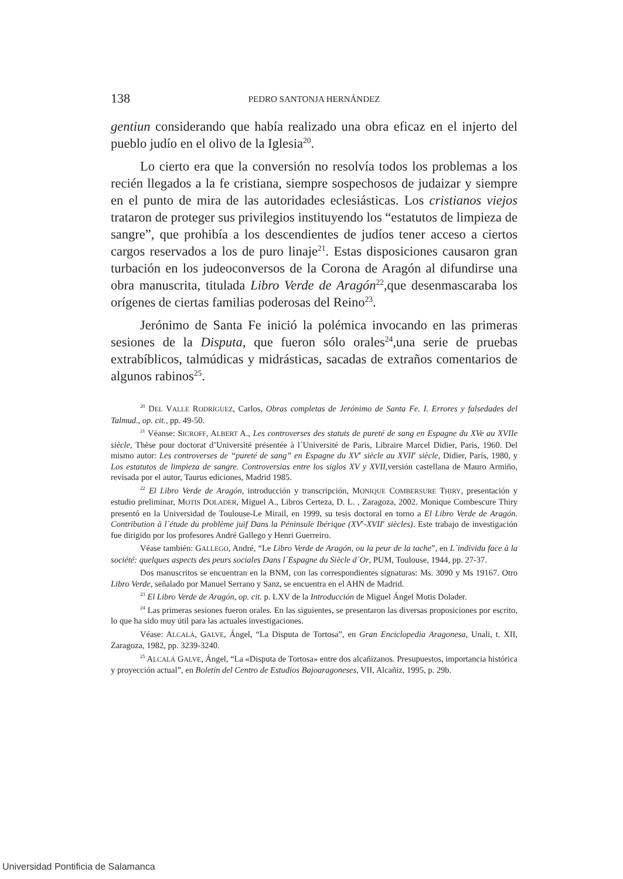138 PEDRO SANTONJA HERNÁNDEZ
gentiun considerando que había realizado una obra eficaz en el injerto del pueblo judío en el olivo de la Iglesia<sup>20</sup>.
Lo cierto era que la conversión no resolvía todos los problemas a los recién llegados a la fe cristiana, siempre sospechosos de judaizar y siempre en el punto de mira de las autoridades eclesiásticas. Los cristianos viejos trataron de proteger sus privilegios instituyendo los “estatutos de limpieza de sangre”, que prohibía a los descendientes de judíos tener acceso a ciertos cargos reservados a los de puro linaje<sup>21</sup>. Estas disposiciones causaron gran turbación en los judeoconversos de la Corona de Aragón al difundirse una obra manuscrita, titulada Libro Verde de Aragón<sup>22</sup>,que desenmascaraba los orígenes de ciertas familias poderosas del Reino<sup>23</sup>.
Jerónimo de Santa Fe inició la polémica invocando en las primeras sesiones de la Disputa, que fueron sólo orales<sup>24</sup>,una serie de pruebas extrabíblicos, talmúdicas y midrásticas, sacadas de extraños comentarios de algunos rabinos<sup>25</sup>.
<sup>20</sup> DEL VALLE RODRÍGUEZ, Carlos, Obras completas de Jerónimo de Santa Fe. I. Errores y falsedades del Talmud., op. cit., pp. 49-50.
<sup>21</sup> Véanse: SICROFF, ALBERT A., Les controverses des statuts de pureté de sang en Espagne du XVe au XVIIe siècle, Thèse pour doctorat d’Université présentée à l´Université de Paris, Libraire Marcel Didier, Paris, 1960. Del mismo autor: Les controverses de “pureté de sang” en Espagne du XV<sup>e</sup> siècle au XVII<sup>e</sup> siècle, Didier, París, 1980, y Los estatutos de limpieza de sangre. Controversias entre los siglos XV y XVII, versión castellana de Mauro Armiño, revisada por el autor, Taurus ediciones, Madrid 1985.
<sup>22</sup> El Libro Verde de Aragón, introducción y transcripción, MONIQUE COMBERSURE THIRY, presentación y estudio preliminar, MOTIS DOLADER, Miguel A., Libros Certeza, D. L. , Zaragoza, 2002. Monique Combescure Thiry presentó en la Universidad de Toulouse-Le Mirail, en 1999, su tesis doctoral en torno a El Libro Verde de Aragón. Contribution à l´étude du problème juif Dans la Péninsule Ibérique (XV<sup>e</sup>-XVII<sup>e</sup> siècles). Este trabajo de investigación fue dirigido por los profesores André Gallego y Henri Guerreiro.
Véase también: GALLEGO, André, “Le Libro Verde de Aragón, ou la peur de la tache”, en L´individu face à la société: quelques aspects des peurs sociales Dans l´Espagne du Siècle d´Or, PUM, Toulouse, 1944, pp. 27-37.
Dos manuscritos se encuentran en la BNM, con las correspondientes signaturas: Ms. 3090 y Ms 19167. Otro Libro Verde, señalado por Manuel Serrano y Sanz, se encuentra en el AHN de Madrid.
<sup>23</sup> El Libro Verde de Aragón, op. cit. p. LXV de la Introducción de Miguel Ángel Motis Dolader.
<sup>24</sup> Las primeras sesiones fueron orales. En las siguientes, se presentaron las diversas proposiciones por escrito, lo que ha sido muy útil para las actuales investigaciones.
Véase: ALCALÁ, GALVE, Ángel, “La Disputa de Tortosa”, en Gran Enciclopedia Aragonesa, Unali, t. XII, Zaragoza, 1982, pp. 3239-3240.
<sup>25</sup> ALCALÁ GALVE, Ángel, “La «Disputa de Tortosa» entre dos alcañizanos. Presupuestos, importancia histórica y proyección actual”, en Boletín del Centro de Estudios Bajoaragoneses, VII, Alcañiz, 1995, p. 29b.
Universidad Pontificia de Salamanca